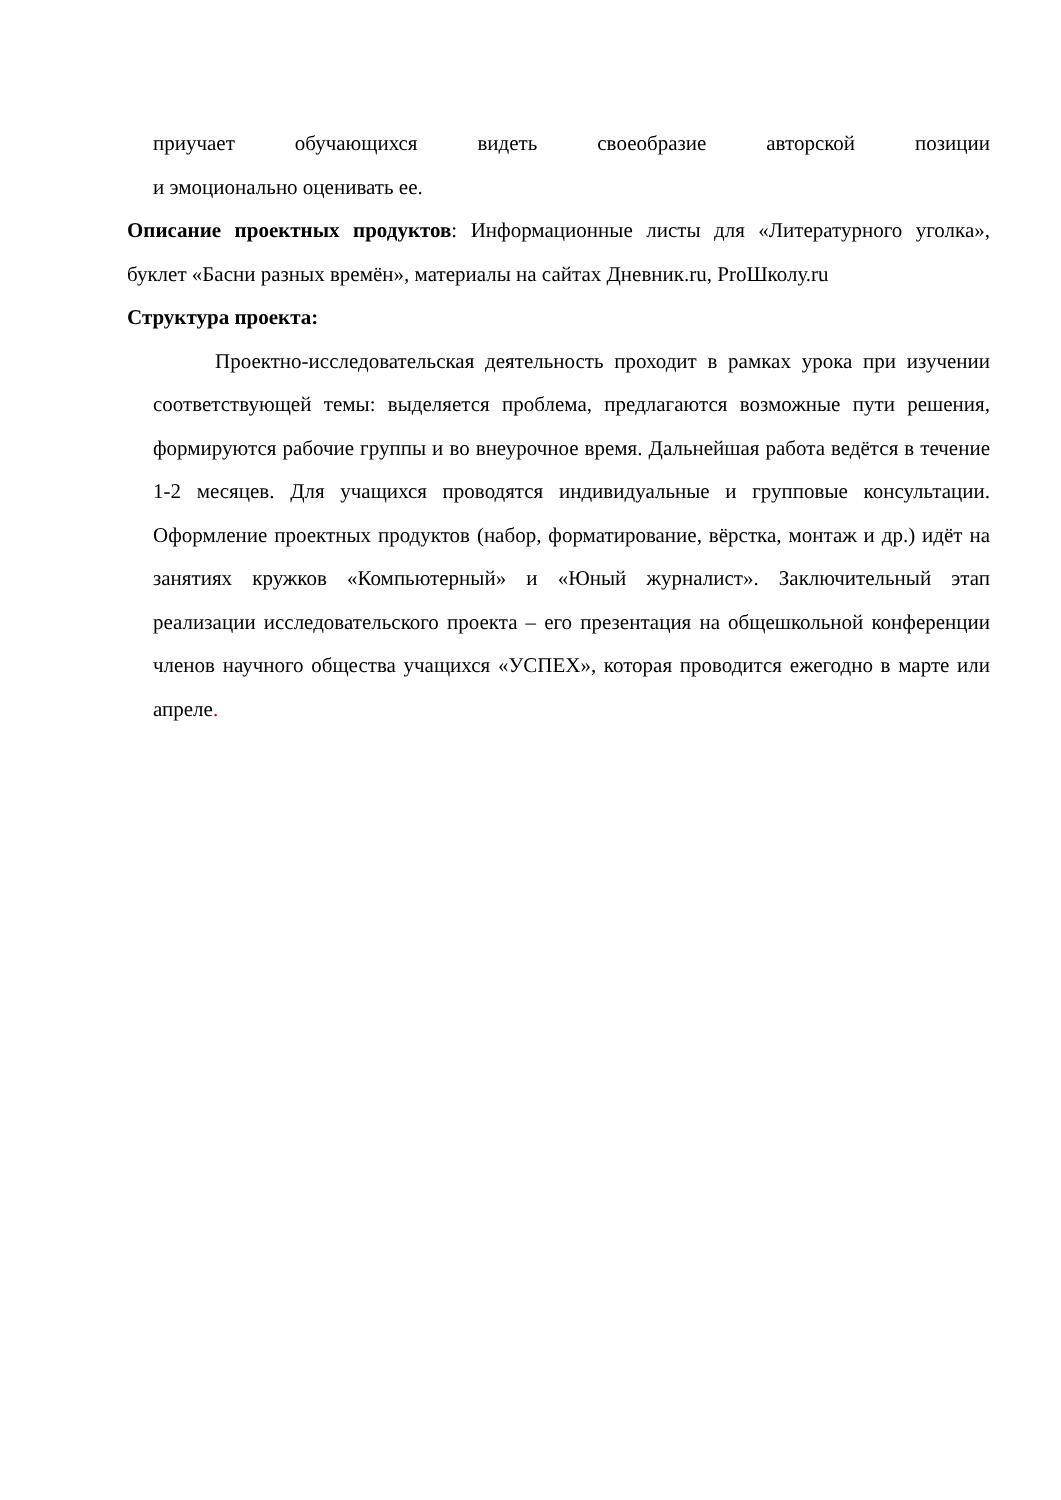приучает обучающихся видеть своеобразие авторской позиции
и эмоционально оценивать ее.
Описание проектных продуктов: Информационные листы для «Литературного уголка», буклет «Басни разных времён», материалы на сайтах Дневник.ru, ProШколу.ru
Структура проекта:
Проектно-исследовательская деятельность проходит в рамках урока при изучении соответствующей темы: выделяется проблема, предлагаются возможные пути решения, формируются рабочие группы и во внеурочное время. Дальнейшая работа ведётся в течение 1-2 месяцев. Для учащихся проводятся индивидуальные и групповые консультации. Оформление проектных продуктов (набор, форматирование, вёрстка, монтаж и др.) идёт на занятиях кружков «Компьютерный» и «Юный журналист». Заключительный этап реализации исследовательского проекта – его презентация на общешкольной конференции членов научного общества учащихся «УСПЕХ», которая проводится ежегодно в марте или апреле.